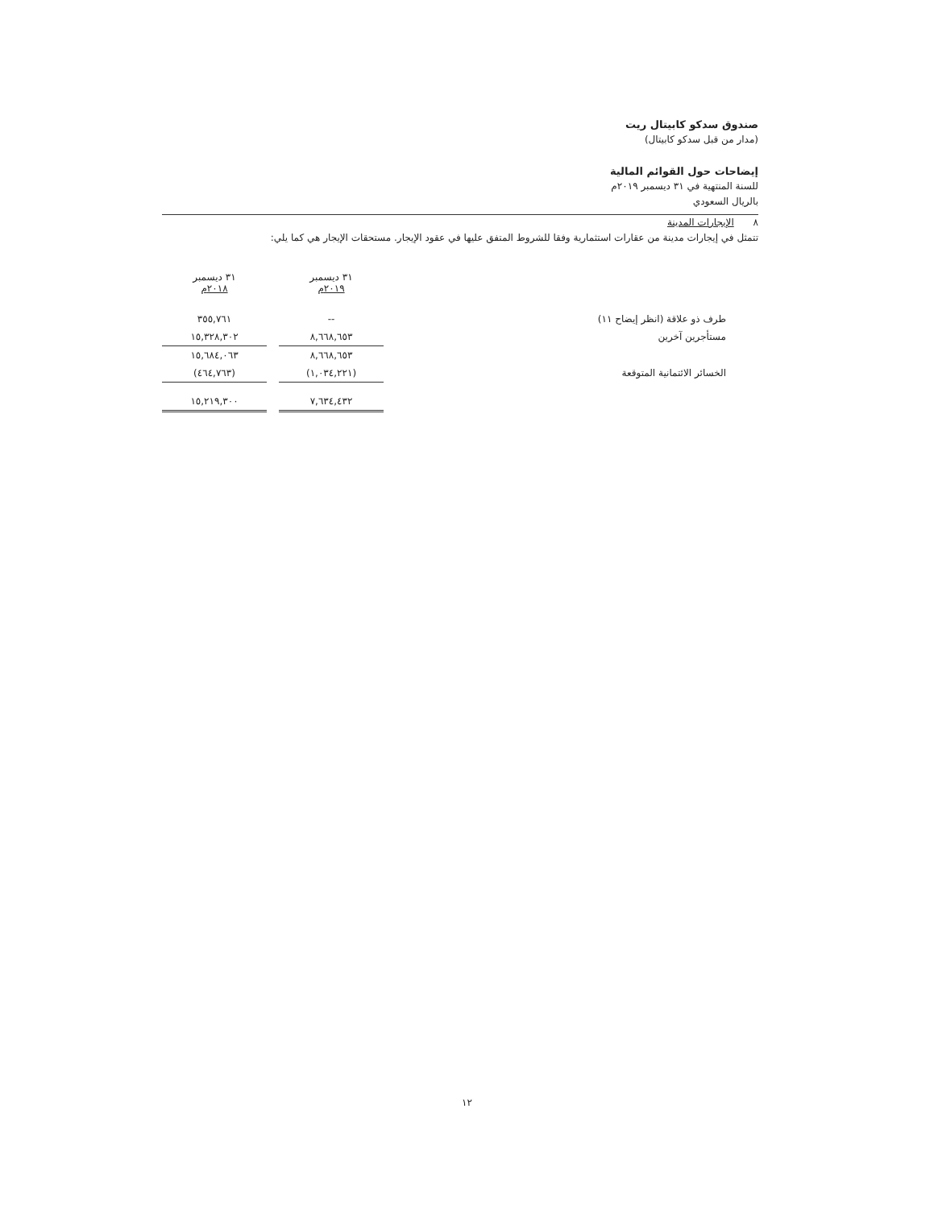صندوق سدكو كابيتال ريت
(مدار من قبل سدكو كابيتال)
إيضاحات حول القوائم المالية
للسنة المنتهية في ٣١ ديسمبر ٢٠١٩م
بالريال السعودي
٨ الإيجارات المدينة
تتمثل في إيجارات مدينة من عقارات استثمارية وفقا للشروط المتفق عليها في عقود الإيجار. مستحقات الإيجار هي كما يلي:
| | ٣١ ديسمبر ٢٠١٩م | | ٣١ ديسمبر ٢٠١٨م |
| طرف ذو علاقة (انظر إيضاح ١١) | -- | | ٣٥٥,٧٦١ |
| مستأجرين آخرين | ٨,٦٦٨,٦٥٣ | | ١٥,٣٢٨,٣٠٢ |
| | ٨,٦٦٨,٦٥٣ | | ١٥,٦٨٤,٠٦٣ |
| الخسائر الائتمانية المتوقعة | (١,٠٣٤,٢٢١) | | (٤٦٤,٧٦٣) |
| | ٧,٦٣٤,٤٣٢ | | ١٥,٢١٩,٣٠٠ |
١٢